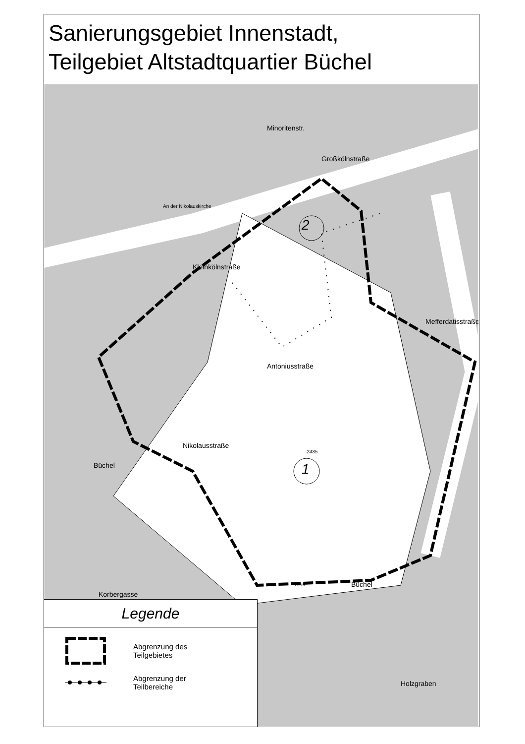Sanierungsgebiet Innenstadt,
Teilgebiet Altstadtquartier Büchel
2
1
Großkölnstraße
Kleinkölnstraße
Antoniusstraße
Nikolausstraße
Mefferdatisstraße
Büchel
Büchel
Minoritenstr.
An der Nikolauskirche
Holzgraben
Korbergasse
2435
1996
Legende
Abgrenzung des
Teilgebietes
Abgrenzung der
Teilbereiche